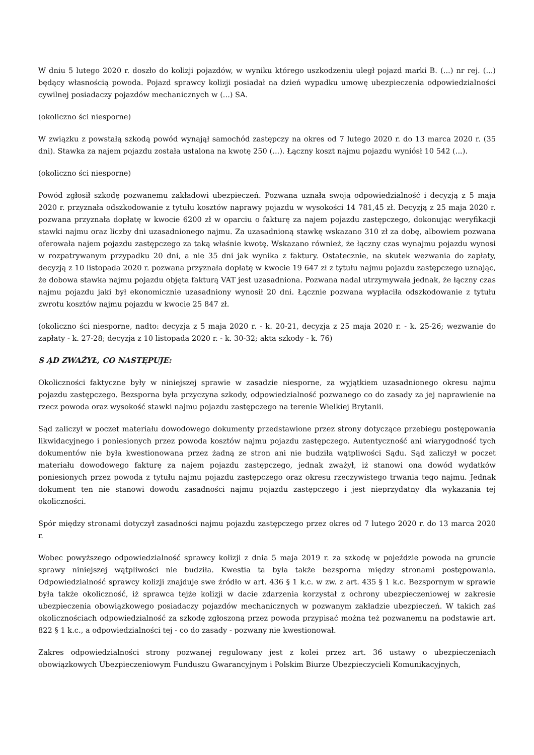W dniu 5 lutego 2020 r. doszło do kolizji pojazdów, w wyniku którego uszkodzeniu uległ pojazd marki B. (...) nr rej. (...) będący własnością powoda. Pojazd sprawcy kolizji posiadał na dzień wypadku umowę ubezpieczenia odpowiedzialności cywilnej posiadaczy pojazdów mechanicznych w (...) SA.
(okoliczno ści niesporne)
W związku z powstałą szkodą powód wynajął samochód zastępczy na okres od 7 lutego 2020 r. do 13 marca 2020 r. (35 dni). Stawka za najem pojazdu została ustalona na kwotę 250 (...). Łączny koszt najmu pojazdu wyniósł 10 542 (...).
(okoliczno ści niesporne)
Powód zgłosił szkodę pozwanemu zakładowi ubezpieczeń. Pozwana uznała swoją odpowiedzialność i decyzją z 5 maja 2020 r. przyznała odszkodowanie z tytułu kosztów naprawy pojazdu w wysokości 14 781,45 zł. Decyzją z 25 maja 2020 r. pozwana przyznała dopłatę w kwocie 6200 zł w oparciu o fakturę za najem pojazdu zastępczego, dokonując weryfikacji stawki najmu oraz liczby dni uzasadnionego najmu. Za uzasadnioną stawkę wskazano 310 zł za dobę, albowiem pozwana oferowała najem pojazdu zastępczego za taką właśnie kwotę. Wskazano również, że łączny czas wynajmu pojazdu wynosi w rozpatrywanym przypadku 20 dni, a nie 35 dni jak wynika z faktury. Ostatecznie, na skutek wezwania do zapłaty, decyzją z 10 listopada 2020 r. pozwana przyznała dopłatę w kwocie 19 647 zł z tytułu najmu pojazdu zastępczego uznając, że dobowa stawka najmu pojazdu objęta fakturą VAT jest uzasadniona. Pozwana nadal utrzymywała jednak, że łączny czas najmu pojazdu jaki był ekonomicznie uzasadniony wynosił 20 dni. Łącznie pozwana wypłaciła odszkodowanie z tytułu zwrotu kosztów najmu pojazdu w kwocie 25 847 zł.
(okoliczno ści niesporne, nadto: decyzja z 5 maja 2020 r. - k. 20-21, decyzja z 25 maja 2020 r. - k. 25-26; wezwanie do zapłaty - k. 27-28; decyzja z 10 listopada 2020 r. - k. 30-32; akta szkody - k. 76)
S ĄD ZWAŻYŁ, CO NASTĘPUJE:
Okoliczności faktyczne były w niniejszej sprawie w zasadzie niesporne, za wyjątkiem uzasadnionego okresu najmu pojazdu zastępczego. Bezsporna była przyczyna szkody, odpowiedzialność pozwanego co do zasady za jej naprawienie na rzecz powoda oraz wysokość stawki najmu pojazdu zastępczego na terenie Wielkiej Brytanii.
Sąd zaliczył w poczet materiału dowodowego dokumenty przedstawione przez strony dotyczące przebiegu postępowania likwidacyjnego i poniesionych przez powoda kosztów najmu pojazdu zastępczego. Autentyczność ani wiarygodność tych dokumentów nie była kwestionowana przez żadną ze stron ani nie budziła wątpliwości Sądu. Sąd zaliczył w poczet materiału dowodowego fakturę za najem pojazdu zastępczego, jednak zważył, iż stanowi ona dowód wydatków poniesionych przez powoda z tytułu najmu pojazdu zastępczego oraz okresu rzeczywistego trwania tego najmu. Jednak dokument ten nie stanowi dowodu zasadności najmu pojazdu zastępczego i jest nieprzydatny dla wykazania tej okoliczności.
Spór między stronami dotyczył zasadności najmu pojazdu zastępczego przez okres od 7 lutego 2020 r. do 13 marca 2020 r.
Wobec powyższego odpowiedzialność sprawcy kolizji z dnia 5 maja 2019 r. za szkodę w pojeździe powoda na gruncie sprawy niniejszej wątpliwości nie budziła. Kwestia ta była także bezsporna między stronami postępowania. Odpowiedzialność sprawcy kolizji znajduje swe źródło w art. 436 § 1 k.c. w zw. z art. 435 § 1 k.c. Bezspornym w sprawie była także okoliczność, iż sprawca tejże kolizji w dacie zdarzenia korzystał z ochrony ubezpieczeniowej w zakresie ubezpieczenia obowiązkowego posiadaczy pojazdów mechanicznych w pozwanym zakładzie ubezpieczeń. W takich zaś okolicznościach odpowiedzialność za szkodę zgłoszoną przez powoda przypisać można też pozwanemu na podstawie art. 822 § 1 k.c., a odpowiedzialności tej - co do zasady - pozwany nie kwestionował.
Zakres odpowiedzialności strony pozwanej regulowany jest z kolei przez art. 36 ustawy o ubezpieczeniach obowiązkowych Ubezpieczeniowym Funduszu Gwarancyjnym i Polskim Biurze Ubezpieczycieli Komunikacyjnych,